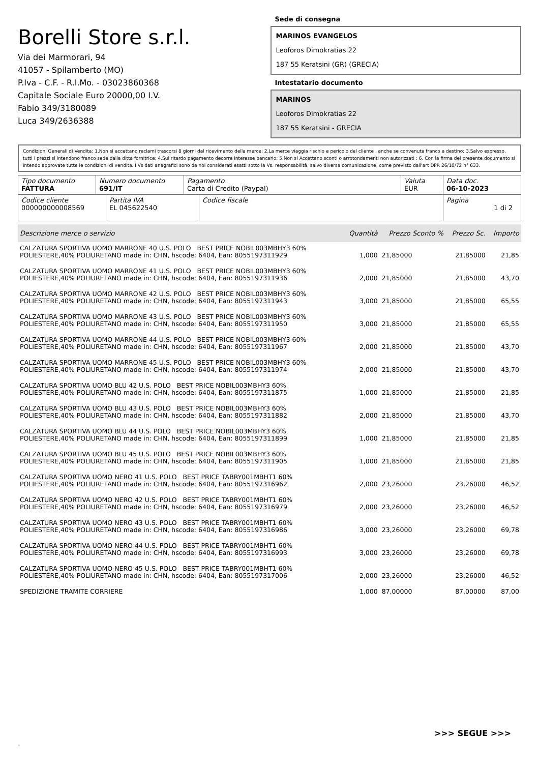Borelli Store s.r.l.
Via dei Marmorari, 94
41057 - Spilamberto (MO)
P.Iva - C.F. - R.I.Mo. - 03023860368
Capitale Sociale Euro 20000,00 I.V.
Fabio 349/3180089
Luca 349/2636388
Sede di consegna
MARINOS EVANGELOS
Leoforos Dimokratias 22
187 55 Keratsini (GR) (GRECIA)
Intestatario documento
MARINOS
Leoforos Dimokratias 22
187 55 Keratsini - GRECIA
Condizioni Generali di Vendita: 1.Non si accettano reclami trascorsi 8 giorni dal ricevimento della merce; 2.La merce viaggia rischio e pericolo del cliente , anche se convenuta franco a destino; 3.Salvo espresso, tutti i prezzi si intendono franco sede dalla ditta fornitrice; 4.Sul ritardo pagamento decorre interesse bancario; 5.Non si Accettano sconti o arrotondamenti non autorizzati ; 6. Con la firma del presente documento si intendo approvate tutte le condizioni di vendita. I Vs dati anagrafici sono da noi considerati esatti sotto la Vs. responsabilità, salvo diversa comunicazione, come previsto dall'art DPR 26/10/72 n° 633.
| Tipo documento FATTURA | Numero documento 691/IT | Pagamento Carta di Credito (Paypal) | Valuta EUR | Data doc. 06-10-2023 |
| Codice cliente 000000000008569 | Partita IVA EL 045622540 | Codice fiscale | Pagina 1 di 2 |
| Descrizione merce o servizio | Quantità | Prezzo Sconto % | Prezzo Sc. | Importo |
| --- | --- | --- | --- | --- |
| CALZATURA SPORTIVA UOMO MARRONE 40 U.S. POLO BEST PRICE NOBIL003MBHY3 60% POLIESTERE,40% POLIURETANO made in: CHN, hscode: 6404, Ean: 8055197311929 | 1,000 | 21,85000 | 21,85000 | 21,85 |
| CALZATURA SPORTIVA UOMO MARRONE 41 U.S. POLO BEST PRICE NOBIL003MBHY3 60% POLIESTERE,40% POLIURETANO made in: CHN, hscode: 6404, Ean: 8055197311936 | 2,000 | 21,85000 | 21,85000 | 43,70 |
| CALZATURA SPORTIVA UOMO MARRONE 42 U.S. POLO BEST PRICE NOBIL003MBHY3 60% POLIESTERE,40% POLIURETANO made in: CHN, hscode: 6404, Ean: 8055197311943 | 3,000 | 21,85000 | 21,85000 | 65,55 |
| CALZATURA SPORTIVA UOMO MARRONE 43 U.S. POLO BEST PRICE NOBIL003MBHY3 60% POLIESTERE,40% POLIURETANO made in: CHN, hscode: 6404, Ean: 8055197311950 | 3,000 | 21,85000 | 21,85000 | 65,55 |
| CALZATURA SPORTIVA UOMO MARRONE 44 U.S. POLO BEST PRICE NOBIL003MBHY3 60% POLIESTERE,40% POLIURETANO made in: CHN, hscode: 6404, Ean: 8055197311967 | 2,000 | 21,85000 | 21,85000 | 43,70 |
| CALZATURA SPORTIVA UOMO MARRONE 45 U.S. POLO BEST PRICE NOBIL003MBHY3 60% POLIESTERE,40% POLIURETANO made in: CHN, hscode: 6404, Ean: 8055197311974 | 2,000 | 21,85000 | 21,85000 | 43,70 |
| CALZATURA SPORTIVA UOMO BLU 42 U.S. POLO BEST PRICE NOBIL003MBHY3 60% POLIESTERE,40% POLIURETANO made in: CHN, hscode: 6404, Ean: 8055197311875 | 1,000 | 21,85000 | 21,85000 | 21,85 |
| CALZATURA SPORTIVA UOMO BLU 43 U.S. POLO BEST PRICE NOBIL003MBHY3 60% POLIESTERE,40% POLIURETANO made in: CHN, hscode: 6404, Ean: 8055197311882 | 2,000 | 21,85000 | 21,85000 | 43,70 |
| CALZATURA SPORTIVA UOMO BLU 44 U.S. POLO BEST PRICE NOBIL003MBHY3 60% POLIESTERE,40% POLIURETANO made in: CHN, hscode: 6404, Ean: 8055197311899 | 1,000 | 21,85000 | 21,85000 | 21,85 |
| CALZATURA SPORTIVA UOMO BLU 45 U.S. POLO BEST PRICE NOBIL003MBHY3 60% POLIESTERE,40% POLIURETANO made in: CHN, hscode: 6404, Ean: 8055197311905 | 1,000 | 21,85000 | 21,85000 | 21,85 |
| CALZATURA SPORTIVA UOMO NERO 41 U.S. POLO BEST PRICE TABRY001MBHT1 60% POLIESTERE,40% POLIURETANO made in: CHN, hscode: 6404, Ean: 8055197316962 | 2,000 | 23,26000 | 23,26000 | 46,52 |
| CALZATURA SPORTIVA UOMO NERO 42 U.S. POLO BEST PRICE TABRY001MBHT1 60% POLIESTERE,40% POLIURETANO made in: CHN, hscode: 6404, Ean: 8055197316979 | 2,000 | 23,26000 | 23,26000 | 46,52 |
| CALZATURA SPORTIVA UOMO NERO 43 U.S. POLO BEST PRICE TABRY001MBHT1 60% POLIESTERE,40% POLIURETANO made in: CHN, hscode: 6404, Ean: 8055197316986 | 3,000 | 23,26000 | 23,26000 | 69,78 |
| CALZATURA SPORTIVA UOMO NERO 44 U.S. POLO BEST PRICE TABRY001MBHT1 60% POLIESTERE,40% POLIURETANO made in: CHN, hscode: 6404, Ean: 8055197316993 | 3,000 | 23,26000 | 23,26000 | 69,78 |
| CALZATURA SPORTIVA UOMO NERO 45 U.S. POLO BEST PRICE TABRY001MBHT1 60% POLIESTERE,40% POLIURETANO made in: CHN, hscode: 6404, Ean: 8055197317006 | 2,000 | 23,26000 | 23,26000 | 46,52 |
| SPEDIZIONE TRAMITE CORRIERE | 1,000 | 87,00000 | 87,00000 | 87,00 |
>>> SEGUE >>>
-